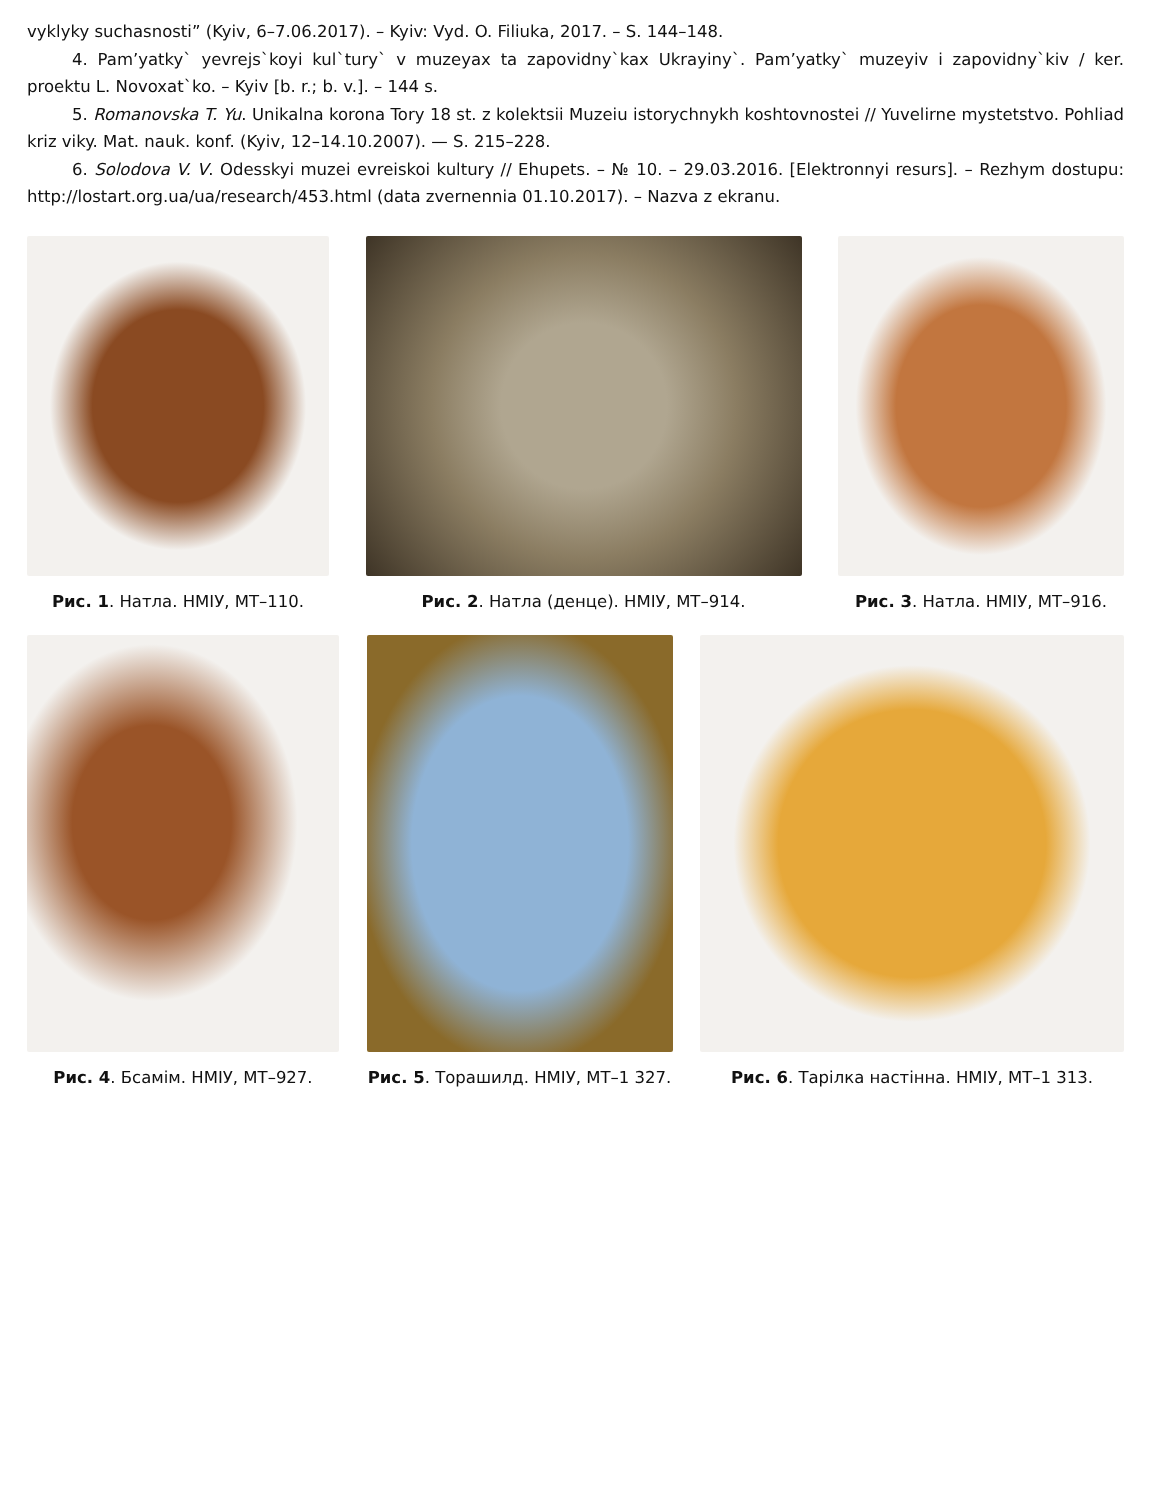vyklyky suchasnosti” (Kyiv, 6–7.06.2017). – Kyiv: Vyd. O. Filiuka, 2017. – S. 144–148.
4. Pam’yatky` yevrejs`koyi kul`tury` v muzeyax ta zapovidny`kax Ukrayiny`. Pam’yatky` muzeyiv i zapovidny`kiv / ker. proektu L. Novoxat`ko. – Kyiv [b. r.; b. v.]. – 144 s.
5. Romanovska T. Yu. Unikalna korona Tory 18 st. z kolektsii Muzeiu istorychnykh koshtovnostei // Yuvelirne mystetstvo. Pohliad kriz viky. Mat. nauk. konf. (Kyiv, 12–14.10.2007). — S. 215–228.
6. Solodova V. V. Odesskyi muzei evreiskoi kultury // Ehupets. – № 10. – 29.03.2016. [Elektronnyi resurs]. – Rezhym dostupu: http://lostart.org.ua/ua/research/453.html (data zvernennia 01.10.2017). – Nazva z ekranu.
Рис. 1. Натла. НМІУ, МТ–110. Рис. 2. Натла (денце). НМІУ, МТ–914.
Рис. 3. Натла. НМІУ, МТ–916.
Рис. 4. Бсамім. НМІУ, МТ–927. Рис. 5. Торашилд. НМІУ, МТ–1 327.
Рис. 6. Тарілка настінна. НМІУ, МТ–1 313.